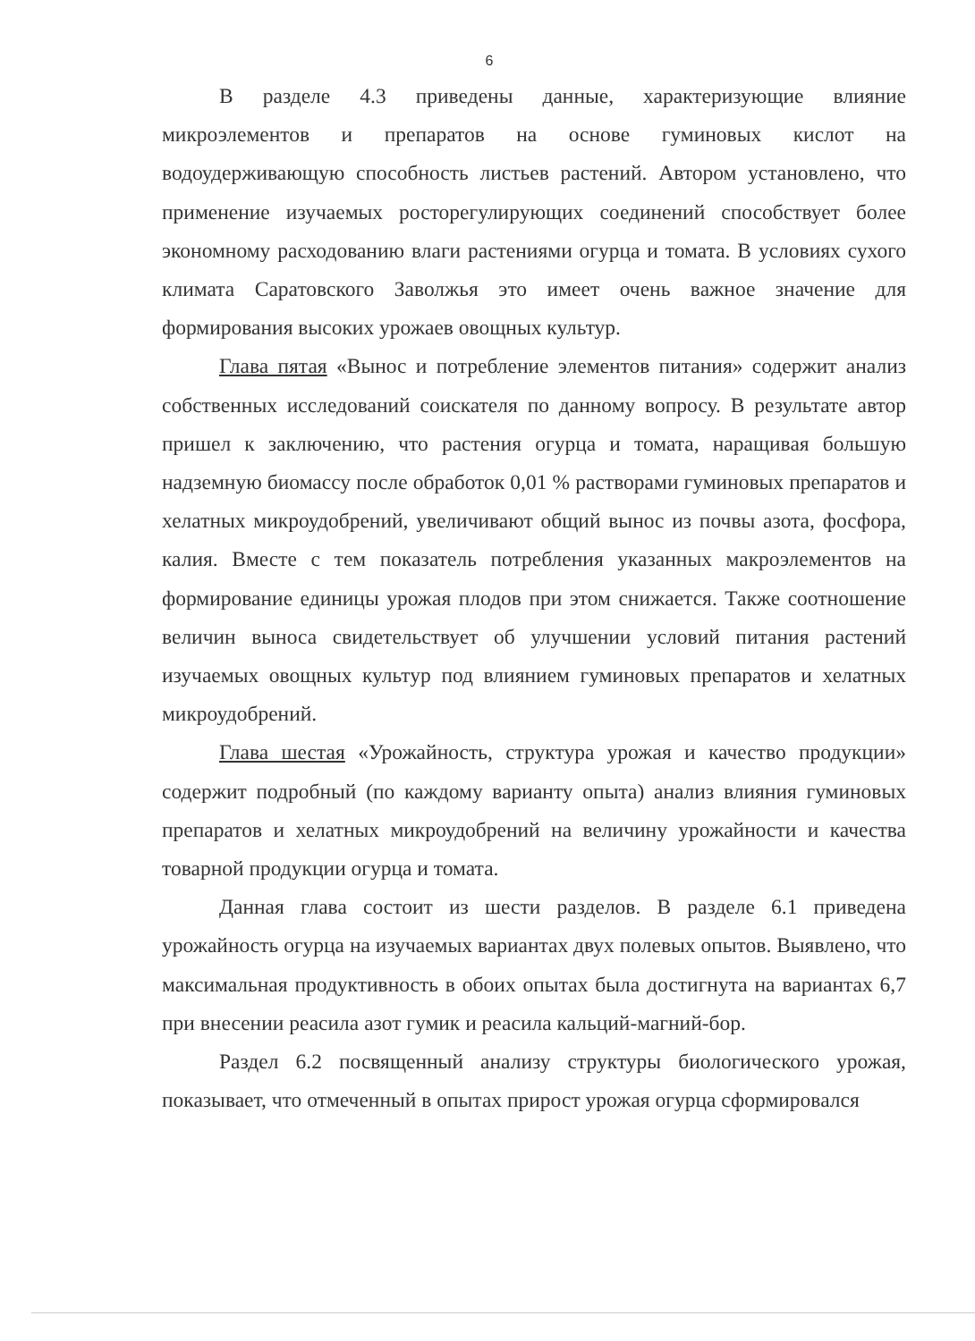6
В разделе 4.3 приведены данные, характеризующие влияние микроэлементов и препаратов на основе гуминовых кислот на водоудерживающую способность листьев растений. Автором установлено, что применение изучаемых росторегулирующих соединений способствует более экономному расходованию влаги растениями огурца и томата. В условиях сухого климата Саратовского Заволжья это имеет очень важное значение для формирования высоких урожаев овощных культур.
Глава пятая «Вынос и потребление элементов питания» содержит анализ собственных исследований соискателя по данному вопросу. В результате автор пришел к заключению, что растения огурца и томата, наращивая большую надземную биомассу после обработок 0,01 % растворами гуминовых препаратов и хелатных микроудобрений, увеличивают общий вынос из почвы азота, фосфора, калия. Вместе с тем показатель потребления указанных макроэлементов на формирование единицы урожая плодов при этом снижается. Также соотношение величин выноса свидетельствует об улучшении условий питания растений изучаемых овощных культур под влиянием гуминовых препаратов и хелатных микроудобрений.
Глава шестая «Урожайность, структура урожая и качество продукции» содержит подробный (по каждому варианту опыта) анализ влияния гуминовых препаратов и хелатных микроудобрений на величину урожайности и качества товарной продукции огурца и томата.
Данная глава состоит из шести разделов. В разделе 6.1 приведена урожайность огурца на изучаемых вариантах двух полевых опытов. Выявлено, что максимальная продуктивность в обоих опытах была достигнута на вариантах 6,7 при внесении реасила азот гумик и реасила кальций-магний-бор.
Раздел 6.2 посвященный анализу структуры биологического урожая, показывает, что отмеченный в опытах прирост урожая огурца сформировался